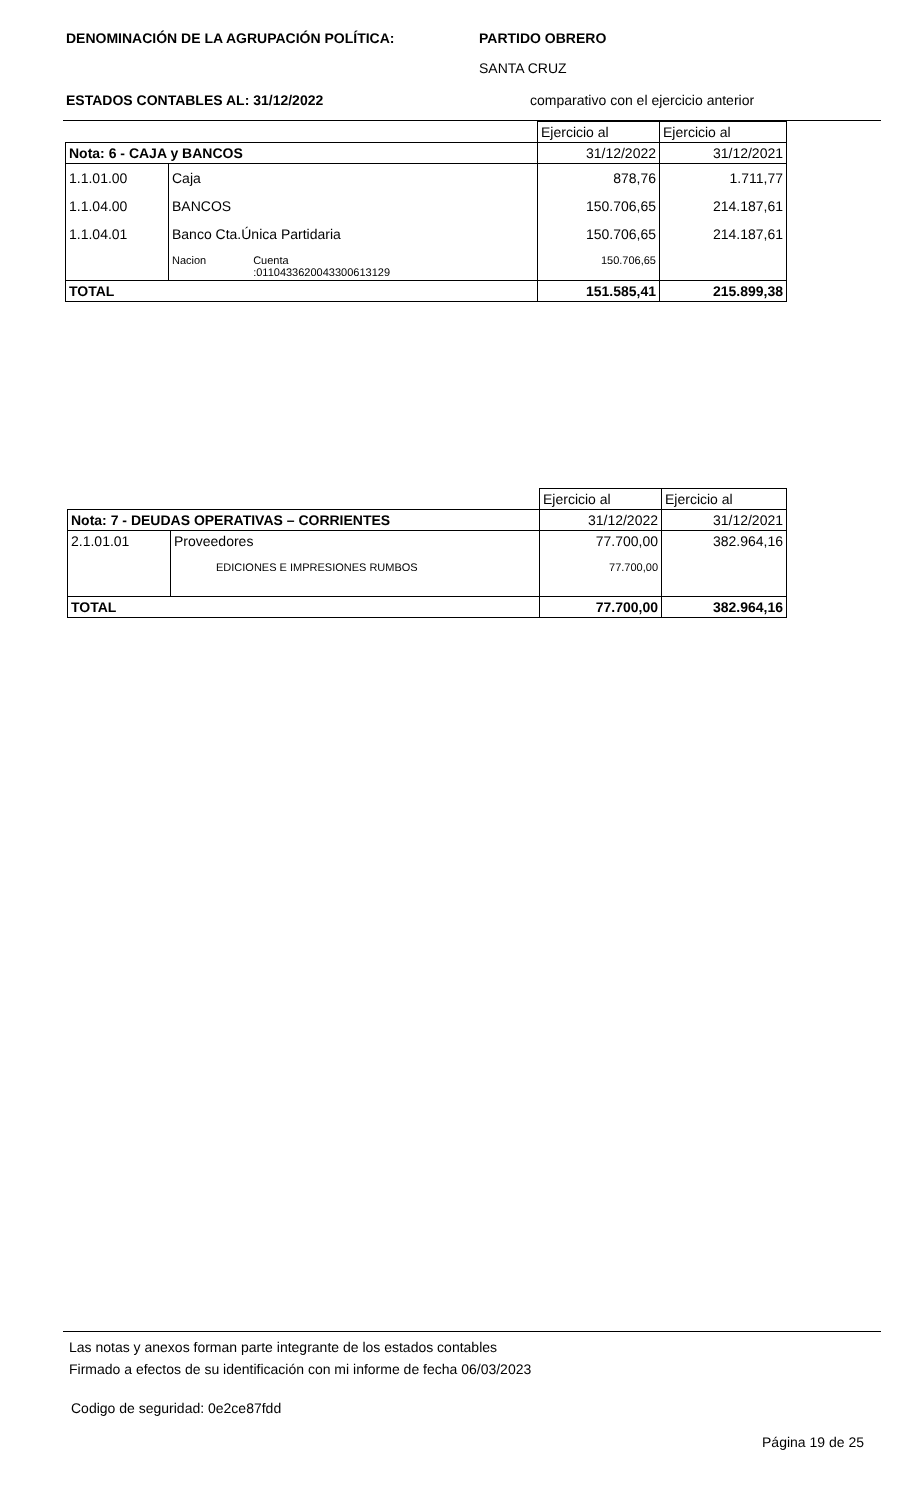DENOMINACIÓN DE LA AGRUPACIÓN POLÍTICA: PARTIDO OBRERO
SANTA CRUZ
ESTADOS CONTABLES AL: 31/12/2022 comparativo con el ejercicio anterior
| | | | Ejercicio al | Ejercicio al |
| Nota: 6 - CAJA y BANCOS | | | 31/12/2022 | 31/12/2021 |
| 1.1.01.00 | Caja | | 878,76 | 1.711,77 |
| 1.1.04.00 | BANCOS | | 150.706,65 | 214.187,61 |
| 1.1.04.01 | Banco Cta.Única Partidaria | | 150.706,65 | 214.187,61 |
| | Nacion | Cuenta :01104336200433006131​29 | 150.706,65 | |
| TOTAL | | | 151.585,41 | 215.899,38 |
| | | Ejercicio al | Ejercicio al |
| Nota: 7 - DEUDAS OPERATIVAS – CORRIENTES | | 31/12/2022 | 31/12/2021 |
| 2.1.01.01 | Proveedores | 77.700,00 | 382.964,16 |
| | EDICIONES E IMPRESIONES RUMBOS | 77.700,00 | |
| TOTAL | | 77.700,00 | 382.964,16 |
Las notas y anexos forman parte integrante de los estados contables
Firmado a efectos de su identificación con mi informe de fecha 06/03/2023
Codigo de seguridad: 0e2ce87fdd
Página 19 de 25